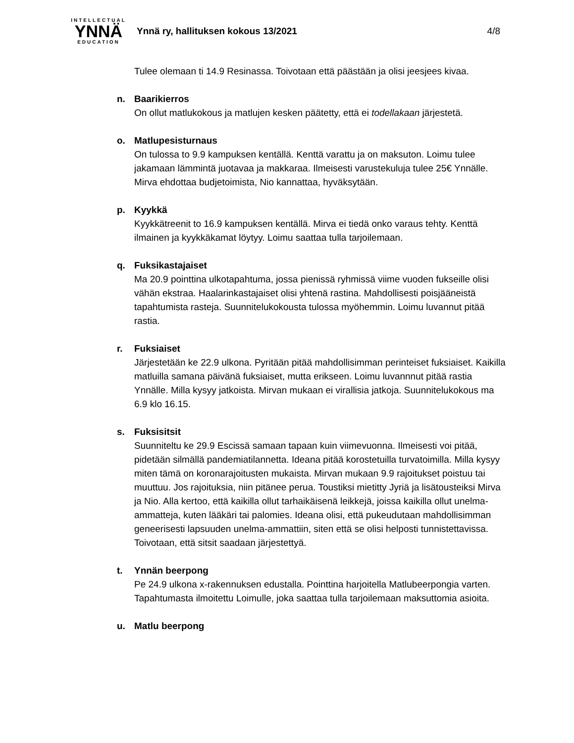INTELLECTUAL
YNNÄ
EDUCATION
Ynnä ry, hallituksen kokous 13/2021
4/8
Tulee olemaan ti 14.9 Resinassa. Toivotaan että päästään ja olisi jeesjees kivaa.
n. Baarikierros
On ollut matlukokous ja matlujen kesken päätetty, että ei todellakaan järjestetä.
o. Matlupesisturnaus
On tulossa to 9.9 kampuksen kentällä. Kenttä varattu ja on maksuton. Loimu tulee jakamaan lämmintä juotavaa ja makkaraa. Ilmeisesti varustekuluja tulee 25€ Ynnälle. Mirva ehdottaa budjetoimista, Nio kannattaa, hyväksytään.
p. Kyykkä
Kyykkätreenit to 16.9 kampuksen kentällä. Mirva ei tiedä onko varaus tehty. Kenttä ilmainen ja kyykkäkamat löytyy. Loimu saattaa tulla tarjoilemaan.
q. Fuksikastajaiset
Ma 20.9 pointtina ulkotapahtuma, jossa pienissä ryhmissä viime vuoden fukseille olisi vähän ekstraa. Haalarinkastajaiset olisi yhtenä rastina. Mahdollisesti poisjääneistä tapahtumista rasteja. Suunnitelukokousta tulossa myöhemmin. Loimu luvannut pitää rastia.
r. Fuksiaiset
Järjestetään ke 22.9 ulkona. Pyritään pitää mahdollisimman perinteiset fuksiaiset. Kaikilla matluilla samana päivänä fuksiaiset, mutta erikseen. Loimu luvannnut pitää rastia Ynnälle. Milla kysyy jatkoista. Mirvan mukaan ei virallisia jatkoja. Suunnitelukokous ma 6.9 klo 16.15.
s. Fuksisitsit
Suunniteltu ke 29.9 Escissä samaan tapaan kuin viimevuonna. Ilmeisesti voi pitää, pidetään silmällä pandemiatilannetta. Ideana pitää korostetuilla turvatoimilla. Milla kysyy miten tämä on koronarajoitusten mukaista. Mirvan mukaan 9.9 rajoitukset poistuu tai muuttuu. Jos rajoituksia, niin pitänee perua. Toustiksi mietitty Jyriä ja lisätousteiksi Mirva ja Nio. Alla kertoo, että kaikilla ollut tarhaikäisenä leikkejä, joissa kaikilla ollut unelma-ammatteja, kuten lääkäri tai palomies. Ideana olisi, että pukeudutaan mahdollisimman geneerisesti lapsuuden unelma-ammattiin, siten että se olisi helposti tunnistettavissa. Toivotaan, että sitsit saadaan järjestettyä.
t. Ynnän beerpong
Pe 24.9 ulkona x-rakennuksen edustalla. Pointtina harjoitella Matlubeerpongia varten. Tapahtumasta ilmoitettu Loimulle, joka saattaa tulla tarjoilemaan maksuttomia asioita.
u. Matlu beerpong